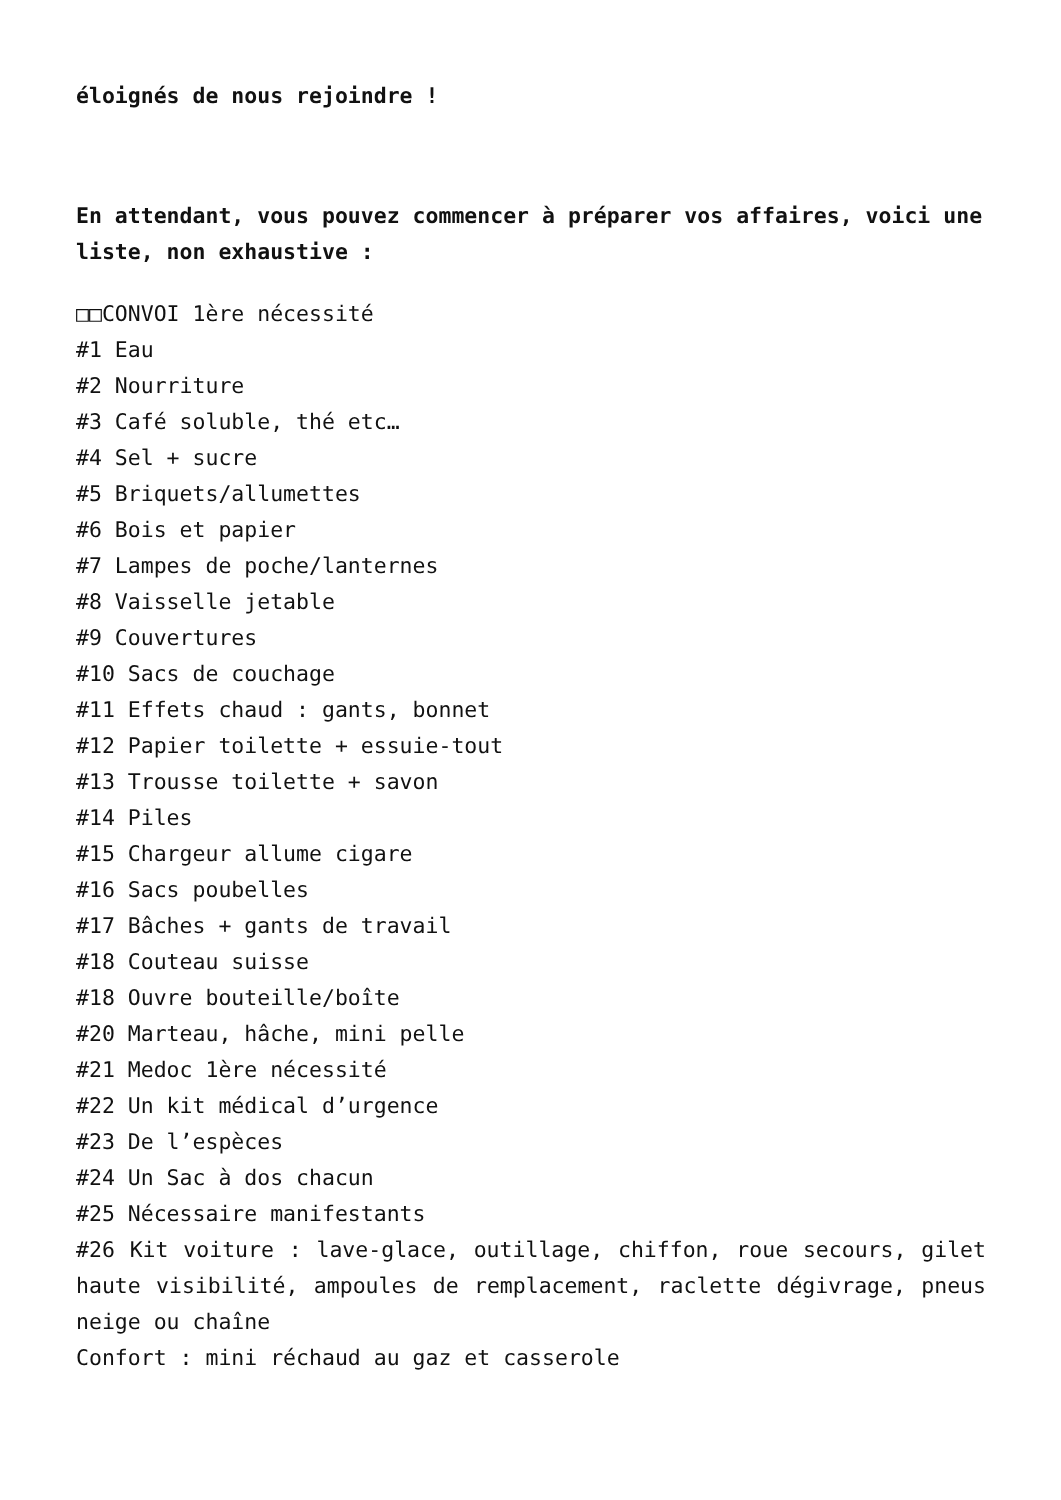éloignés de nous rejoindre !
En attendant, vous pouvez commencer à préparer vos affaires, voici une liste, non exhaustive :
□□CONVOI 1ère nécessité
#1 Eau
#2 Nourriture
#3 Café soluble, thé etc…
#4 Sel + sucre
#5 Briquets/allumettes
#6 Bois et papier
#7 Lampes de poche/lanternes
#8 Vaisselle jetable
#9 Couvertures
#10 Sacs de couchage
#11 Effets chaud : gants, bonnet
#12 Papier toilette + essuie-tout
#13 Trousse toilette + savon
#14 Piles
#15 Chargeur allume cigare
#16 Sacs poubelles
#17 Bâches + gants de travail
#18 Couteau suisse
#18 Ouvre bouteille/boîte
#20 Marteau, hâche, mini pelle
#21 Medoc 1ère nécessité
#22 Un kit médical d’urgence
#23 De l’espèces
#24 Un Sac à dos chacun
#25 Nécessaire manifestants
#26 Kit voiture : lave-glace, outillage, chiffon, roue secours, gilet haute visibilité, ampoules de remplacement, raclette dégivrage, pneus neige ou chaîne
Confort : mini réchaud au gaz et casserole